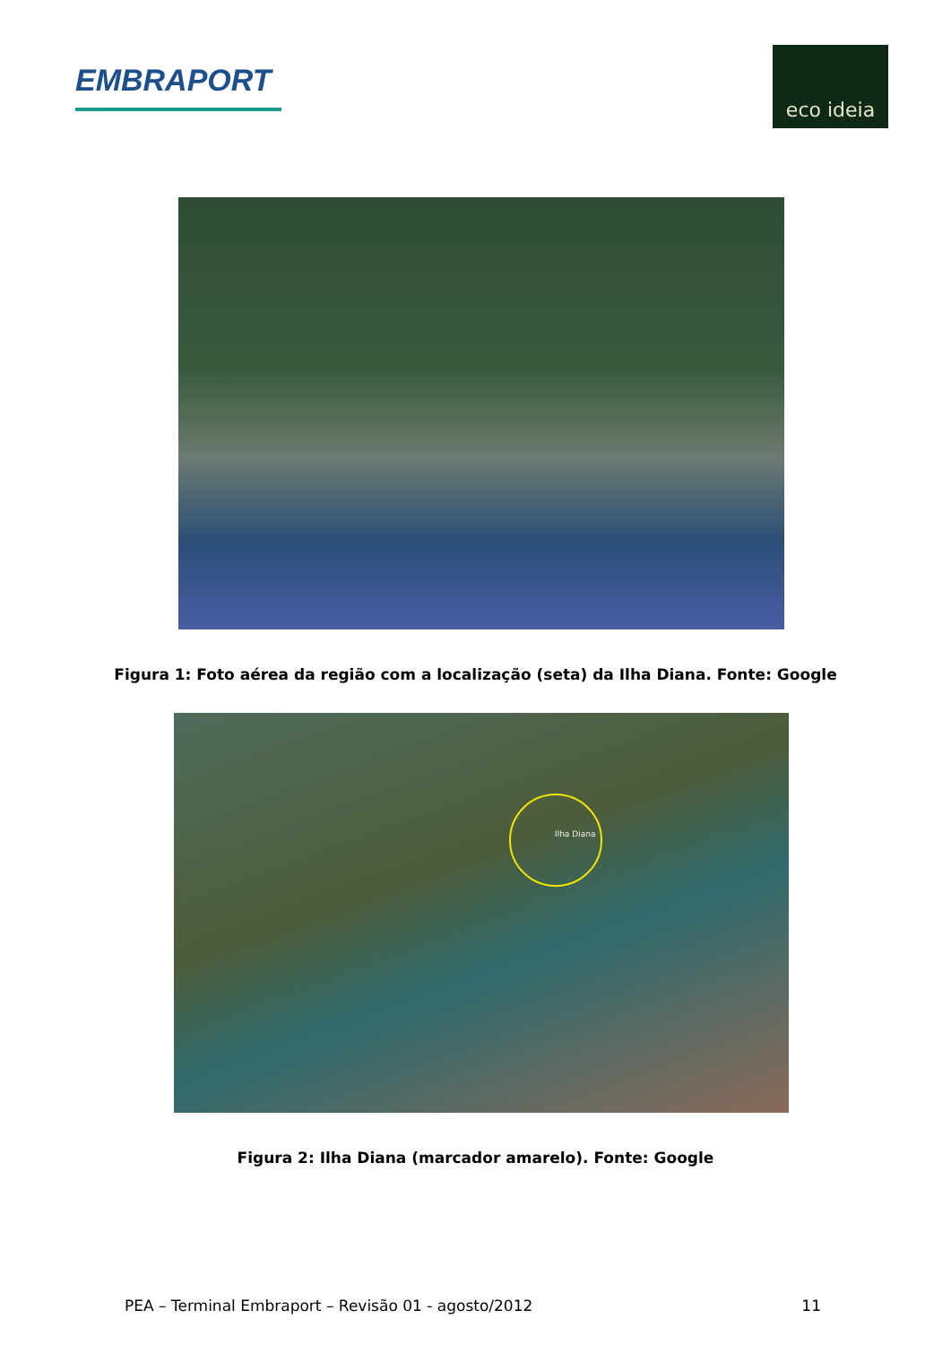EMBRAPORT
eco ideia
Figura 1: Foto aérea da região com a localização (seta) da Ilha Diana. Fonte: Google
Ilha Diana
Figura 2: Ilha Diana (marcador amarelo). Fonte: Google
PEA – Terminal Embraport – Revisão 01 - agosto/2012 11